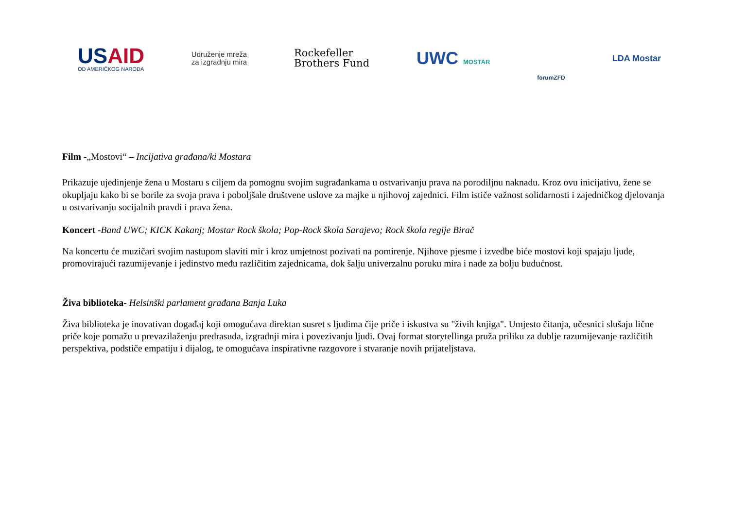USAID
OD AMERIČKOG NARODA
Udruženje mreža
za izgradnju mira
Rockefeller
Brothers Fund
UWC MOSTAR
forumZFD
LDA Mostar
Film -„Mostovi“ – Incijativa građana/ki Mostara
Prikazuje ujedinjenje žena u Mostaru s ciljem da pomognu svojim sugrađankama u ostvarivanju prava na porodiljnu naknadu. Kroz ovu inicijativu, žene se okupljaju kako bi se borile za svoja prava i poboljšale društvene uslove za majke u njihovoj zajednici. Film ističe važnost solidarnosti i zajedničkog djelovanja u ostvarivanju socijalnih pravdi i prava žena.
Koncert -Band UWC; KICK Kakanj; Mostar Rock škola; Pop-Rock škola Sarajevo; Rock škola regije Birač
Na koncertu će muzičari svojim nastupom slaviti mir i kroz umjetnost pozivati na pomirenje. Njihove pjesme i izvedbe biće mostovi koji spajaju ljude, promovirajući razumijevanje i jedinstvo među različitim zajednicama, dok šalju univerzalnu poruku mira i nade za bolju budućnost.
Živa biblioteka- Helsinški parlament građana Banja Luka
Živa biblioteka je inovativan događaj koji omogućava direktan susret s ljudima čije priče i iskustva su "živih knjiga". Umjesto čitanja, učesnici slušaju lične priče koje pomažu u prevazilaženju predrasuda, izgradnji mira i povezivanju ljudi. Ovaj format storytellinga pruža priliku za dublje razumijevanje različitih perspektiva, podstiče empatiju i dijalog, te omogućava inspirativne razgovore i stvaranje novih prijateljstava.